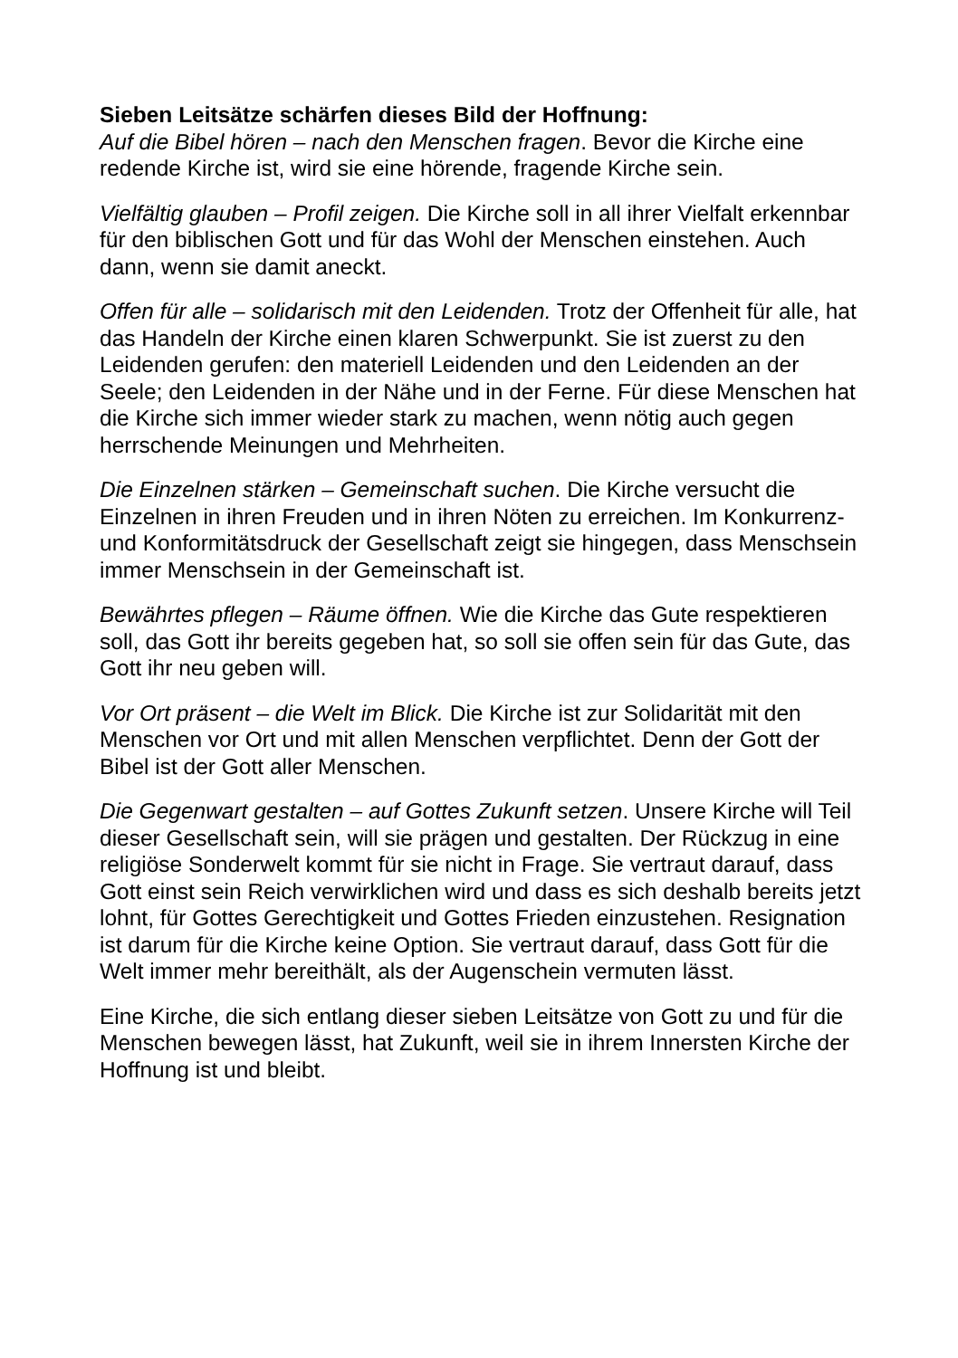Sieben Leitsätze schärfen dieses Bild der Hoffnung:
Auf die Bibel hören – nach den Menschen fragen. Bevor die Kirche eine redende Kirche ist, wird sie eine hörende, fragende Kirche sein.
Vielfältig glauben – Profil zeigen. Die Kirche soll in all ihrer Vielfalt erkennbar für den biblischen Gott und für das Wohl der Menschen einstehen. Auch dann, wenn sie damit aneckt.
Offen für alle – solidarisch mit den Leidenden. Trotz der Offenheit für alle, hat das Handeln der Kirche einen klaren Schwerpunkt. Sie ist zuerst zu den Leidenden gerufen: den materiell Leidenden und den Leidenden an der Seele; den Leidenden in der Nähe und in der Ferne. Für diese Menschen hat die Kirche sich immer wieder stark zu machen, wenn nötig auch gegen herrschende Meinungen und Mehrheiten.
Die Einzelnen stärken – Gemeinschaft suchen. Die Kirche versucht die Einzelnen in ihren Freuden und in ihren Nöten zu erreichen. Im Konkurrenz- und Konformitätsdruck der Gesellschaft zeigt sie hingegen, dass Menschsein immer Menschsein in der Gemeinschaft ist.
Bewährtes pflegen – Räume öffnen. Wie die Kirche das Gute respektieren soll, das Gott ihr bereits gegeben hat, so soll sie offen sein für das Gute, das Gott ihr neu geben will.
Vor Ort präsent – die Welt im Blick. Die Kirche ist zur Solidarität mit den Menschen vor Ort und mit allen Menschen verpflichtet. Denn der Gott der Bibel ist der Gott aller Menschen.
Die Gegenwart gestalten – auf Gottes Zukunft setzen. Unsere Kirche will Teil dieser Gesellschaft sein, will sie prägen und gestalten. Der Rückzug in eine religiöse Sonderwelt kommt für sie nicht in Frage. Sie vertraut darauf, dass Gott einst sein Reich verwirklichen wird und dass es sich deshalb bereits jetzt lohnt, für Gottes Gerechtigkeit und Gottes Frieden einzustehen. Resignation ist darum für die Kirche keine Option. Sie vertraut darauf, dass Gott für die Welt immer mehr bereithält, als der Augenschein vermuten lässt.
Eine Kirche, die sich entlang dieser sieben Leitsätze von Gott zu und für die Menschen bewegen lässt, hat Zukunft, weil sie in ihrem Innersten Kirche der Hoffnung ist und bleibt.